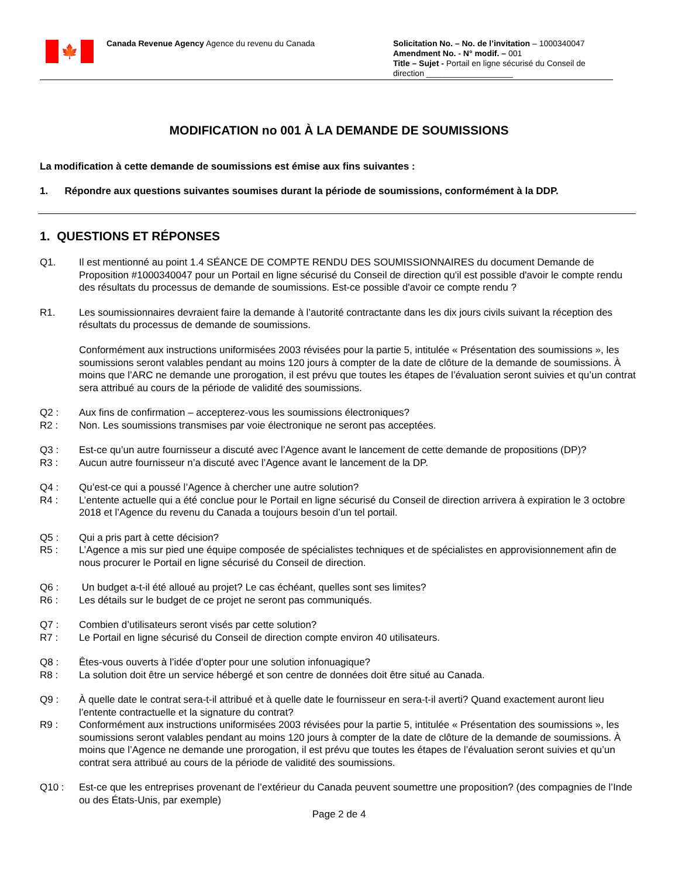🍁
Canada Revenue Agency
Agence du revenu du Canada Solicitation No. – No. de l’invitation – 1000340047
Amendment No. - N° modif. – 001
Title – Sujet - Portail en ligne sécurisé du Conseil de direction ___________________
MODIFICATION no 001 À LA DEMANDE DE SOUMISSIONS
La modification à cette demande de soumissions est émise aux fins suivantes :
1. Répondre aux questions suivantes soumises durant la période de soumissions, conformément à la DDP.
1. QUESTIONS ET RÉPONSES
Q1. Il est mentionné au point 1.4 SÉANCE DE COMPTE RENDU DES SOUMISSIONNAIRES du document Demande de Proposition #1000340047 pour un Portail en ligne sécurisé du Conseil de direction qu'il est possible d'avoir le compte rendu des résultats du processus de demande de soumissions. Est-ce possible d'avoir ce compte rendu ?
R1. Les soumissionnaires devraient faire la demande à l’autorité contractante dans les dix jours civils suivant la réception des résultats du processus de demande de soumissions.
Conformément aux instructions uniformisées 2003 révisées pour la partie 5, intitulée « Présentation des soumissions », les soumissions seront valables pendant au moins 120 jours à compter de la date de clôture de la demande de soumissions. À moins que l’ARC ne demande une prorogation, il est prévu que toutes les étapes de l’évaluation seront suivies et qu’un contrat sera attribué au cours de la période de validité des soumissions.
Q2 : Aux fins de confirmation – accepterez-vous les soumissions électroniques?
R2 : Non. Les soumissions transmises par voie électronique ne seront pas acceptées.
Q3 : Est-ce qu’un autre fournisseur a discuté avec l’Agence avant le lancement de cette demande de propositions (DP)?
R3 : Aucun autre fournisseur n’a discuté avec l’Agence avant le lancement de la DP.
Q4 : Qu’est-ce qui a poussé l’Agence à chercher une autre solution?
R4 : L’entente actuelle qui a été conclue pour le Portail en ligne sécurisé du Conseil de direction arrivera à expiration le 3 octobre 2018 et l’Agence du revenu du Canada a toujours besoin d’un tel portail.
Q5 : Qui a pris part à cette décision?
R5 : L’Agence a mis sur pied une équipe composée de spécialistes techniques et de spécialistes en approvisionnement afin de nous procurer le Portail en ligne sécurisé du Conseil de direction.
Q6 : Un budget a-t-il été alloué au projet? Le cas échéant, quelles sont ses limites?
R6 : Les détails sur le budget de ce projet ne seront pas communiqués.
Q7 : Combien d’utilisateurs seront visés par cette solution?
R7 : Le Portail en ligne sécurisé du Conseil de direction compte environ 40 utilisateurs.
Q8 : Êtes-vous ouverts à l’idée d’opter pour une solution infonuagique?
R8 : La solution doit être un service hébergé et son centre de données doit être situé au Canada.
Q9 : À quelle date le contrat sera-t-il attribué et à quelle date le fournisseur en sera-t-il averti? Quand exactement auront lieu l’entente contractuelle et la signature du contrat?
R9 : Conformément aux instructions uniformisées 2003 révisées pour la partie 5, intitulée « Présentation des soumissions », les soumissions seront valables pendant au moins 120 jours à compter de la date de clôture de la demande de soumissions. À moins que l’Agence ne demande une prorogation, il est prévu que toutes les étapes de l’évaluation seront suivies et qu’un contrat sera attribué au cours de la période de validité des soumissions.
Q10 : Est-ce que les entreprises provenant de l’extérieur du Canada peuvent soumettre une proposition? (des compagnies de l’Inde ou des États-Unis, par exemple)
Page 2 de 4